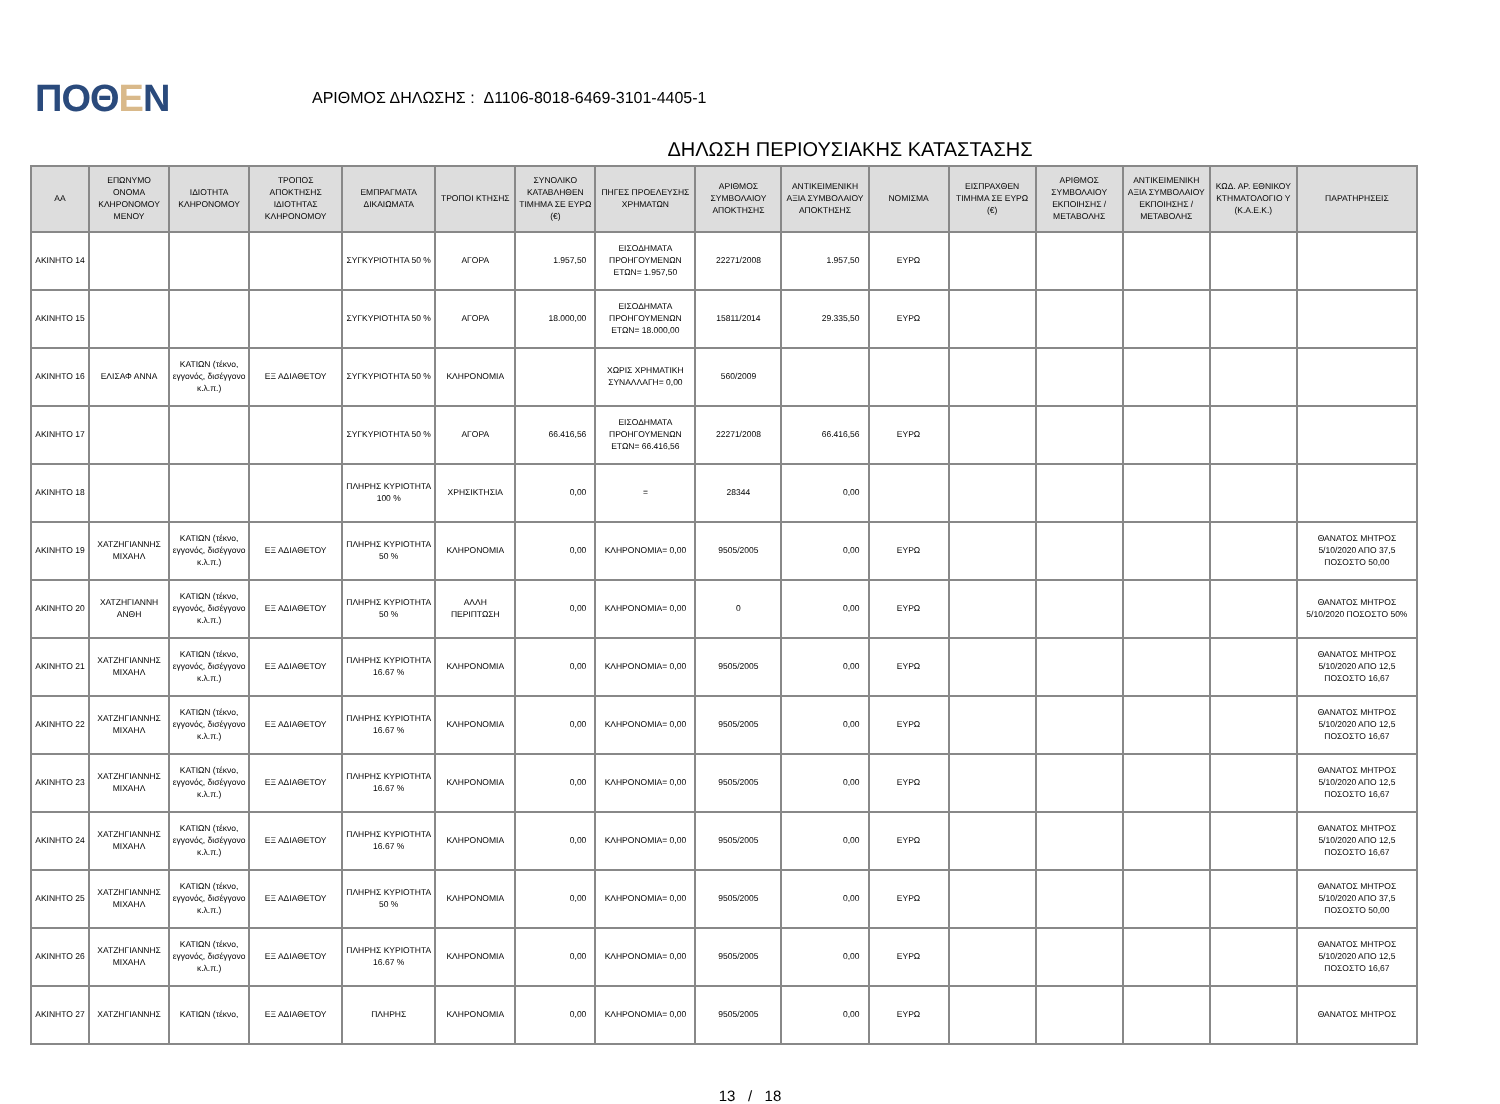ΠΟΘΕΝ
ΑΡΙΘΜΟΣ ΔΗΛΩΣΗΣ : Δ1106-8018-6469-3101-4405-1
ΔΗΛΩΣΗ ΠΕΡΙΟΥΣΙΑΚΗΣ ΚΑΤΑΣΤΑΣΗΣ
| ΑΑ | ΕΠΩΝΥΜΟ ΟΝΟΜΑ ΚΛΗΡΟΝΟΜΟΥ ΜΕΝΟΥ | ΙΔΙΟΤΗΤΑ ΚΛΗΡΟΝΟΜΟΥ | ΤΡΟΠΟΣ ΑΠΟΚΤΗΣΗΣ ΙΔΙΟΤΗΤΑΣ ΚΛΗΡΟΝΟΜΟΥ | ΕΜΠΡΑΓΜΑΤΑ ΔΙΚΑΙΩΜΑΤΑ | ΤΡΟΠΟΙ ΚΤΗΣΗΣ | ΣΥΝΟΛΙΚΟ ΚΑΤΑΒΛΗΘΕΝ ΤΙΜΗΜΑ ΣΕ ΕΥΡΩ (€) | ΠΗΓΕΣ ΠΡΟΕΛΕΥΣΗΣ ΧΡΗΜΑΤΩΝ | ΑΡΙΘΜΟΣ ΣΥΜΒΟΛΑΙΟΥ ΑΠΟΚΤΗΣΗΣ | ΑΝΤΙΚΕΙΜΕΝΙΚΗ ΑΞΙΑ ΣΥΜΒΟΛΑΙΟΥ ΑΠΟΚΤΗΣΗΣ | ΝΟΜΙΣΜΑ | ΕΙΣΠΡΑΧΘΕΝ ΤΙΜΗΜΑ ΣΕ ΕΥΡΩ (€) | ΑΡΙΘΜΟΣ ΣΥΜΒΟΛΑΙΟΥ ΕΚΠΟΙΗΣΗΣ /ΜΕΤΑΒΟΛΗΣ | ΑΝΤΙΚΕΙΜΕΝΙΚΗ ΑΞΙΑ ΣΥΜΒΟΛΑΙΟΥ ΕΚΠΟΙΗΣΗΣ / ΜΕΤΑΒΟΛΗΣ | ΚΩΔ. ΑΡ. ΕΘΝΙΚΟΥ ΚΤΗΜΑΤΟΛΟΓΙΟ Υ (Κ.Α.Ε.Κ.) | ΠΑΡΑΤΗΡΗΣΕΙΣ |
| --- | --- | --- | --- | --- | --- | --- | --- | --- | --- | --- | --- | --- | --- | --- | --- |
| ΑΚΙΝΗΤΟ 14 | | | | ΣΥΓΚΥΡΙΟΤΗΤΑ 50 % | ΑΓΟΡΑ | 1.957,50 | ΕΙΣΟΔΗΜΑΤΑ ΠΡΟΗΓΟΥΜΕΝΩΝ ΕΤΩΝ= 1.957,50 | 22271/2008 | 1.957,50 | ΕΥΡΩ | | | | | |
| ΑΚΙΝΗΤΟ 15 | | | | ΣΥΓΚΥΡΙΟΤΗΤΑ 50 % | ΑΓΟΡΑ | 18.000,00 | ΕΙΣΟΔΗΜΑΤΑ ΠΡΟΗΓΟΥΜΕΝΩΝ ΕΤΩΝ= 18.000,00 | 15811/2014 | 29.335,50 | ΕΥΡΩ | | | | | |
| ΑΚΙΝΗΤΟ 16 | ΕΛΙΣΑΦ ΑΝΝΑ | ΚΑΤΙΩΝ (τέκνο, εγγονός, δισέγγονο κ.λ.π.) | ΕΞ ΑΔΙΑΘΕΤΟΥ | ΣΥΓΚΥΡΙΟΤΗΤΑ 50 % | ΚΛΗΡΟΝΟΜΙΑ | | ΧΩΡΙΣ ΧΡΗΜΑΤΙΚΗ ΣΥΝΑΛΛΑΓΗ= 0,00 | 560/2009 | | | | | | | |
| ΑΚΙΝΗΤΟ 17 | | | | ΣΥΓΚΥΡΙΟΤΗΤΑ 50 % | ΑΓΟΡΑ | 66.416,56 | ΕΙΣΟΔΗΜΑΤΑ ΠΡΟΗΓΟΥΜΕΝΩΝ ΕΤΩΝ= 66.416,56 | 22271/2008 | 66.416,56 | ΕΥΡΩ | | | | | |
| ΑΚΙΝΗΤΟ 18 | | | | ΠΛΗΡΗΣ ΚΥΡΙΟΤΗΤΑ 100 % | ΧΡΗΣΙΚΤΗΣΙΑ | 0,00 | = | 28344 | 0,00 | | | | | | |
| ΑΚΙΝΗΤΟ 19 | ΧΑΤΖΗΓΙΑΝΝΗΣ ΜΙΧΑΗΛ | ΚΑΤΙΩΝ (τέκνο, εγγονός, δισέγγονο κ.λ.π.) | ΕΞ ΑΔΙΑΘΕΤΟΥ | ΠΛΗΡΗΣ ΚΥΡΙΟΤΗΤΑ 50 % | ΚΛΗΡΟΝΟΜΙΑ | 0,00 | ΚΛΗΡΟΝΟΜΙΑ= 0,00 | 9505/2005 | 0,00 | ΕΥΡΩ | | | | | ΘΑΝΑΤΟΣ ΜΗΤΡΟΣ 5/10/2020 ΑΠΟ 37,5 ΠΟΣΟΣΤΟ 50,00 |
| ΑΚΙΝΗΤΟ 20 | ΧΑΤΖΗΓΙΑΝΝΗ ΑΝΘΗ | ΚΑΤΙΩΝ (τέκνο, εγγονός, δισέγγονο κ.λ.π.) | ΕΞ ΑΔΙΑΘΕΤΟΥ | ΠΛΗΡΗΣ ΚΥΡΙΟΤΗΤΑ 50 % | ΑΛΛΗ ΠΕΡΙΠΤΩΣΗ | 0,00 | ΚΛΗΡΟΝΟΜΙΑ= 0,00 | 0 | 0,00 | ΕΥΡΩ | | | | | ΘΑΝΑΤΟΣ ΜΗΤΡΟΣ 5/10/2020 ΠΟΣΟΣΤΟ 50% |
| ΑΚΙΝΗΤΟ 21 | ΧΑΤΖΗΓΙΑΝΝΗΣ ΜΙΧΑΗΛ | ΚΑΤΙΩΝ (τέκνο, εγγονός, δισέγγονο κ.λ.π.) | ΕΞ ΑΔΙΑΘΕΤΟΥ | ΠΛΗΡΗΣ ΚΥΡΙΟΤΗΤΑ 16.67 % | ΚΛΗΡΟΝΟΜΙΑ | 0,00 | ΚΛΗΡΟΝΟΜΙΑ= 0,00 | 9505/2005 | 0,00 | ΕΥΡΩ | | | | | ΘΑΝΑΤΟΣ ΜΗΤΡΟΣ 5/10/2020 ΑΠΟ 12,5 ΠΟΣΟΣΤΟ 16,67 |
| ΑΚΙΝΗΤΟ 22 | ΧΑΤΖΗΓΙΑΝΝΗΣ ΜΙΧΑΗΛ | ΚΑΤΙΩΝ (τέκνο, εγγονός, δισέγγονο κ.λ.π.) | ΕΞ ΑΔΙΑΘΕΤΟΥ | ΠΛΗΡΗΣ ΚΥΡΙΟΤΗΤΑ 16.67 % | ΚΛΗΡΟΝΟΜΙΑ | 0,00 | ΚΛΗΡΟΝΟΜΙΑ= 0,00 | 9505/2005 | 0,00 | ΕΥΡΩ | | | | | ΘΑΝΑΤΟΣ ΜΗΤΡΟΣ 5/10/2020 ΑΠΟ 12,5 ΠΟΣΟΣΤΟ 16,67 |
| ΑΚΙΝΗΤΟ 23 | ΧΑΤΖΗΓΙΑΝΝΗΣ ΜΙΧΑΗΛ | ΚΑΤΙΩΝ (τέκνο, εγγονός, δισέγγονο κ.λ.π.) | ΕΞ ΑΔΙΑΘΕΤΟΥ | ΠΛΗΡΗΣ ΚΥΡΙΟΤΗΤΑ 16.67 % | ΚΛΗΡΟΝΟΜΙΑ | 0,00 | ΚΛΗΡΟΝΟΜΙΑ= 0,00 | 9505/2005 | 0,00 | ΕΥΡΩ | | | | | ΘΑΝΑΤΟΣ ΜΗΤΡΟΣ 5/10/2020 ΑΠΟ 12,5 ΠΟΣΟΣΤΟ 16,67 |
| ΑΚΙΝΗΤΟ 24 | ΧΑΤΖΗΓΙΑΝΝΗΣ ΜΙΧΑΗΛ | ΚΑΤΙΩΝ (τέκνο, εγγονός, δισέγγονο κ.λ.π.) | ΕΞ ΑΔΙΑΘΕΤΟΥ | ΠΛΗΡΗΣ ΚΥΡΙΟΤΗΤΑ 16.67 % | ΚΛΗΡΟΝΟΜΙΑ | 0,00 | ΚΛΗΡΟΝΟΜΙΑ= 0,00 | 9505/2005 | 0,00 | ΕΥΡΩ | | | | | ΘΑΝΑΤΟΣ ΜΗΤΡΟΣ 5/10/2020 ΑΠΟ 12,5 ΠΟΣΟΣΤΟ 16,67 |
| ΑΚΙΝΗΤΟ 25 | ΧΑΤΖΗΓΙΑΝΝΗΣ ΜΙΧΑΗΛ | ΚΑΤΙΩΝ (τέκνο, εγγονός, δισέγγονο κ.λ.π.) | ΕΞ ΑΔΙΑΘΕΤΟΥ | ΠΛΗΡΗΣ ΚΥΡΙΟΤΗΤΑ 50 % | ΚΛΗΡΟΝΟΜΙΑ | 0,00 | ΚΛΗΡΟΝΟΜΙΑ= 0,00 | 9505/2005 | 0,00 | ΕΥΡΩ | | | | | ΘΑΝΑΤΟΣ ΜΗΤΡΟΣ 5/10/2020 ΑΠΟ 37,5 ΠΟΣΟΣΤΟ 50,00 |
| ΑΚΙΝΗΤΟ 26 | ΧΑΤΖΗΓΙΑΝΝΗΣ ΜΙΧΑΗΛ | ΚΑΤΙΩΝ (τέκνο, εγγονός, δισέγγονο κ.λ.π.) | ΕΞ ΑΔΙΑΘΕΤΟΥ | ΠΛΗΡΗΣ ΚΥΡΙΟΤΗΤΑ 16.67 % | ΚΛΗΡΟΝΟΜΙΑ | 0,00 | ΚΛΗΡΟΝΟΜΙΑ= 0,00 | 9505/2005 | 0,00 | ΕΥΡΩ | | | | | ΘΑΝΑΤΟΣ ΜΗΤΡΟΣ 5/10/2020 ΑΠΟ 12,5 ΠΟΣΟΣΤΟ 16,67 |
| ΑΚΙΝΗΤΟ 27 | ΧΑΤΖΗΓΙΑΝΝΗΣ | ΚΑΤΙΩΝ (τέκνο, | ΕΞ ΑΔΙΑΘΕΤΟΥ | ΠΛΗΡΗΣ | ΚΛΗΡΟΝΟΜΙΑ | 0,00 | ΚΛΗΡΟΝΟΜΙΑ= 0,00 | 9505/2005 | 0,00 | ΕΥΡΩ | | | | | ΘΑΝΑΤΟΣ ΜΗΤΡΟΣ |
13 / 18